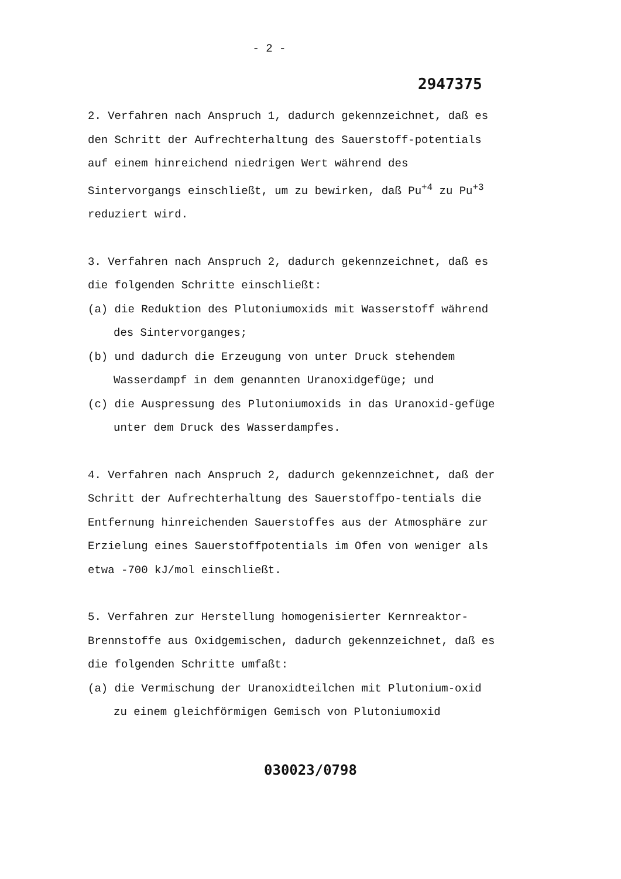- 2 -
2947375
2. Verfahren nach Anspruch 1, dadurch gekennzeichnet, daß es den Schritt der Aufrechterhaltung des Sauerstoff-potentials auf einem hinreichend niedrigen Wert während des Sintervorgangs einschließt, um zu bewirken, daß Pu<sup>+4</sup> zu Pu<sup>+3</sup> reduziert wird.
3. Verfahren nach Anspruch 2, dadurch gekennzeichnet, daß es die folgenden Schritte einschließt:
(a) die Reduktion des Plutoniumoxids mit Wasserstoff während des Sintervorganges;
(b) und dadurch die Erzeugung von unter Druck stehendem Wasserdampf in dem genannten Uranoxidgefüge; und
(c) die Auspressung des Plutoniumoxids in das Uranoxid-gefüge unter dem Druck des Wasserdampfes.
4. Verfahren nach Anspruch 2, dadurch gekennzeichnet, daß der Schritt der Aufrechterhaltung des Sauerstoffpo-tentials die Entfernung hinreichenden Sauerstoffes aus der Atmosphäre zur Erzielung eines Sauerstoffpotentials im Ofen von weniger als etwa -700 kJ/mol einschließt.
5. Verfahren zur Herstellung homogenisierter Kernreaktor-Brennstoffe aus Oxidgemischen, dadurch gekennzeichnet, daß es die folgenden Schritte umfaßt:
(a) die Vermischung der Uranoxidteilchen mit Plutonium-oxid zu einem gleichförmigen Gemisch von Plutoniumoxid
030023/0798